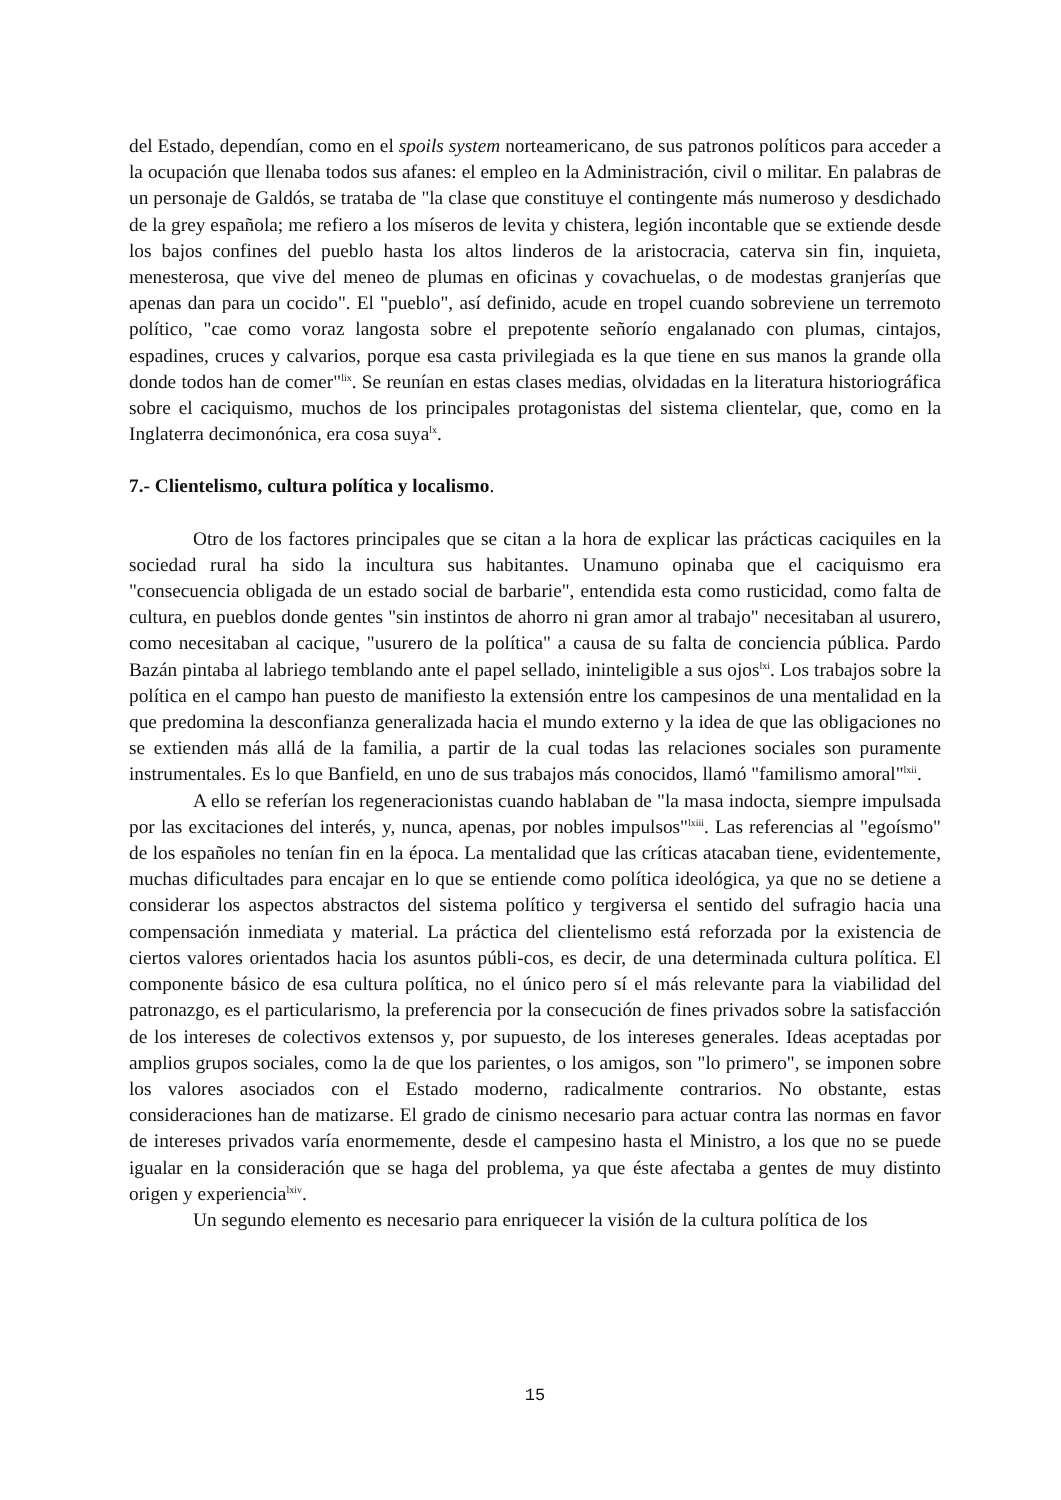del Estado, dependían, como en el spoils system norteamericano, de sus patronos políticos para acceder a la ocupación que llenaba todos sus afanes: el empleo en la Administración, civil o militar. En palabras de un personaje de Galdós, se trataba de "la clase que constituye el contingente más numeroso y desdichado de la grey española; me refiero a los míseros de levita y chistera, legión incontable que se extiende desde los bajos confines del pueblo hasta los altos linderos de la aristocracia, caterva sin fin, inquieta, menesterosa, que vive del meneo de plumas en oficinas y covachuelas, o de modestas granjerías que apenas dan para un cocido". El "pueblo", así definido, acude en tropel cuando sobreviene un terremoto político, "cae como voraz langosta sobre el prepotente señorío engalanado con plumas, cintajos, espadines, cruces y calvarios, porque esa casta privilegiada es la que tiene en sus manos la grande olla donde todos han de comer"<sup>lix</sup>. Se reunían en estas clases medias, olvidadas en la literatura historiográfica sobre el caciquismo, muchos de los principales protagonistas del sistema clientelar, que, como en la Inglaterra decimonónica, era cosa suya<sup>lx</sup>.
7.- Clientelismo, cultura política y localismo.
Otro de los factores principales que se citan a la hora de explicar las prácticas caciquiles en la sociedad rural ha sido la incultura sus habitantes. Unamuno opinaba que el caciquismo era "consecuencia obligada de un estado social de barbarie", entendida esta como rusticidad, como falta de cultura, en pueblos donde gentes "sin instintos de ahorro ni gran amor al trabajo" necesitaban al usurero, como necesitaban al cacique, "usurero de la política" a causa de su falta de conciencia pública. Pardo Bazán pintaba al labriego temblando ante el papel sellado, ininteligible a sus ojos<sup>lxi</sup>. Los trabajos sobre la política en el campo han puesto de manifiesto la extensión entre los campesinos de una mentalidad en la que predomina la desconfianza generalizada hacia el mundo externo y la idea de que las obligaciones no se extienden más allá de la familia, a partir de la cual todas las relaciones sociales son puramente instrumentales. Es lo que Banfield, en uno de sus trabajos más conocidos, llamó "familismo amoral"<sup>lxii</sup>.
A ello se referían los regeneracionistas cuando hablaban de "la masa indocta, siempre impulsada por las excitaciones del interés, y, nunca, apenas, por nobles impulsos"<sup>lxiii</sup>. Las referencias al "egoísmo" de los españoles no tenían fin en la época. La mentalidad que las críticas atacaban tiene, evidentemente, muchas dificultades para encajar en lo que se entiende como política ideológica, ya que no se detiene a considerar los aspectos abstractos del sistema político y tergiversa el sentido del sufragio hacia una compensación inmediata y material. La práctica del clientelismo está reforzada por la existencia de ciertos valores orientados hacia los asuntos públi-cos, es decir, de una determinada cultura política. El componente básico de esa cultura política, no el único pero sí el más relevante para la viabilidad del patronazgo, es el particularismo, la preferencia por la consecución de fines privados sobre la satisfacción de los intereses de colectivos extensos y, por supuesto, de los intereses generales. Ideas aceptadas por amplios grupos sociales, como la de que los parientes, o los amigos, son "lo primero", se imponen sobre los valores asociados con el Estado moderno, radicalmente contrarios. No obstante, estas consideraciones han de matizarse. El grado de cinismo necesario para actuar contra las normas en favor de intereses privados varía enormemente, desde el campesino hasta el Ministro, a los que no se puede igualar en la consideración que se haga del problema, ya que éste afectaba a gentes de muy distinto origen y experiencia<sup>lxiv</sup>.
Un segundo elemento es necesario para enriquecer la visión de la cultura política de los
15